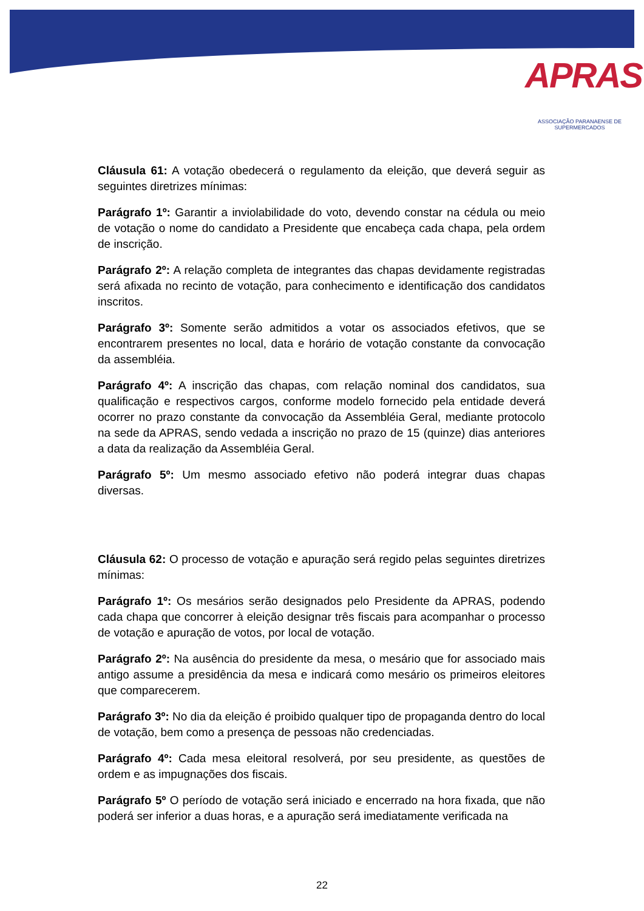APRAS
ASSOCIAÇÃO PARANAENSE DE SUPERMERCADOS
Cláusula 61: A votação obedecerá o regulamento da eleição, que deverá seguir as seguintes diretrizes mínimas:
Parágrafo 1º: Garantir a inviolabilidade do voto, devendo constar na cédula ou meio de votação o nome do candidato a Presidente que encabeça cada chapa, pela ordem de inscrição.
Parágrafo 2º: A relação completa de integrantes das chapas devidamente registradas será afixada no recinto de votação, para conhecimento e identificação dos candidatos inscritos.
Parágrafo 3º: Somente serão admitidos a votar os associados efetivos, que se encontrarem presentes no local, data e horário de votação constante da convocação da assembléia.
Parágrafo 4º: A inscrição das chapas, com relação nominal dos candidatos, sua qualificação e respectivos cargos, conforme modelo fornecido pela entidade deverá ocorrer no prazo constante da convocação da Assembléia Geral, mediante protocolo na sede da APRAS, sendo vedada a inscrição no prazo de 15 (quinze) dias anteriores a data da realização da Assembléia Geral.
Parágrafo 5º: Um mesmo associado efetivo não poderá integrar duas chapas diversas.
Cláusula 62: O processo de votação e apuração será regido pelas seguintes diretrizes mínimas:
Parágrafo 1º: Os mesários serão designados pelo Presidente da APRAS, podendo cada chapa que concorrer à eleição designar três fiscais para acompanhar o processo de votação e apuração de votos, por local de votação.
Parágrafo 2º: Na ausência do presidente da mesa, o mesário que for associado mais antigo assume a presidência da mesa e indicará como mesário os primeiros eleitores que comparecerem.
Parágrafo 3º: No dia da eleição é proibido qualquer tipo de propaganda dentro do local de votação, bem como a presença de pessoas não credenciadas.
Parágrafo 4º: Cada mesa eleitoral resolverá, por seu presidente, as questões de ordem e as impugnações dos fiscais.
Parágrafo 5º O período de votação será iniciado e encerrado na hora fixada, que não poderá ser inferior a duas horas, e a apuração será imediatamente verificada na
22